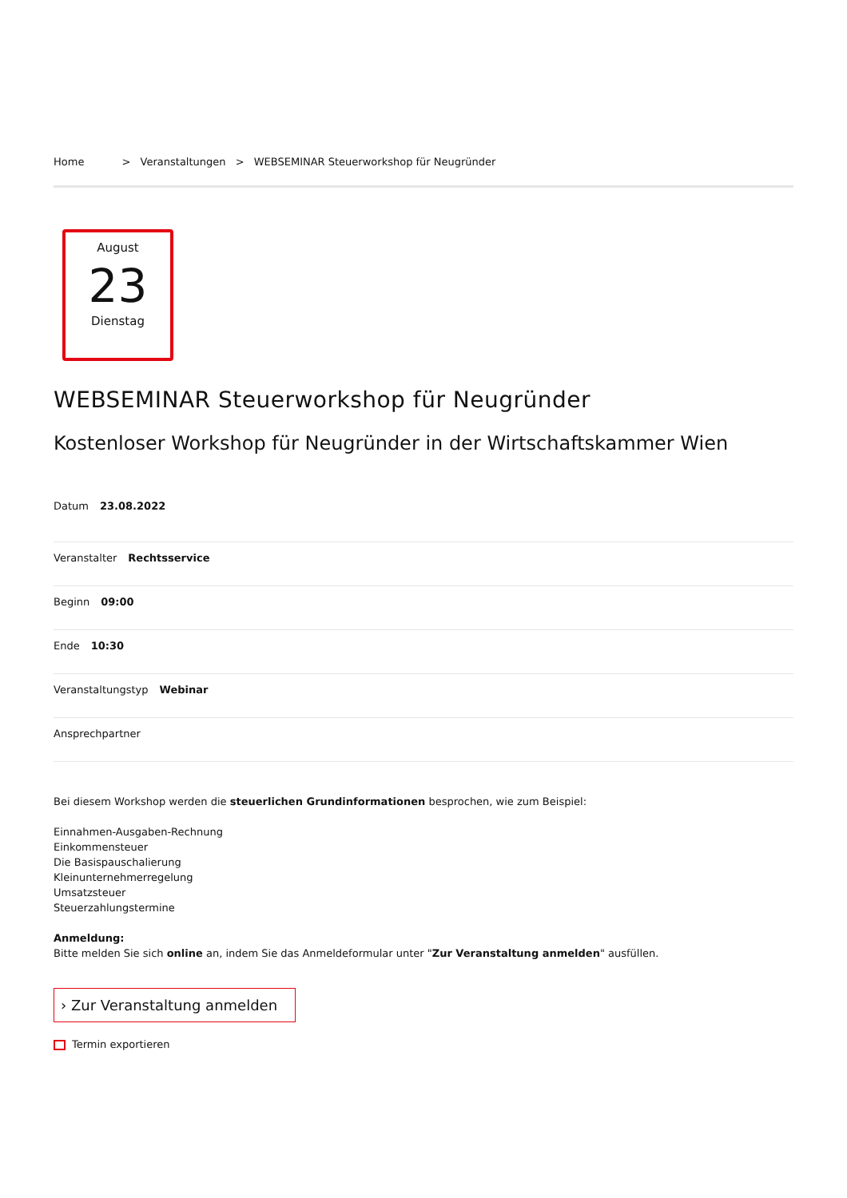Home > Veranstaltungen > WEBSEMINAR Steuerworkshop für Neugründer
August
23
Dienstag
WEBSEMINAR Steuerworkshop für Neugründer
Kostenloser Workshop für Neugründer in der Wirtschaftskammer Wien
Datum 23.08.2022
Veranstalter Rechtsservice
Beginn 09:00
Ende 10:30
Veranstaltungstyp Webinar
Ansprechpartner
Bei diesem Workshop werden die steuerlichen Grundinformationen besprochen, wie zum Beispiel:
Einnahmen-Ausgaben-Rechnung
Einkommensteuer
Die Basispauschalierung
Kleinunternehmerregelung
Umsatzsteuer
Steuerzahlungstermine
Anmeldung:
Bitte melden Sie sich online an, indem Sie das Anmeldeformular unter "Zur Veranstaltung anmelden" ausfüllen.
› Zur Veranstaltung anmelden
Termin exportieren